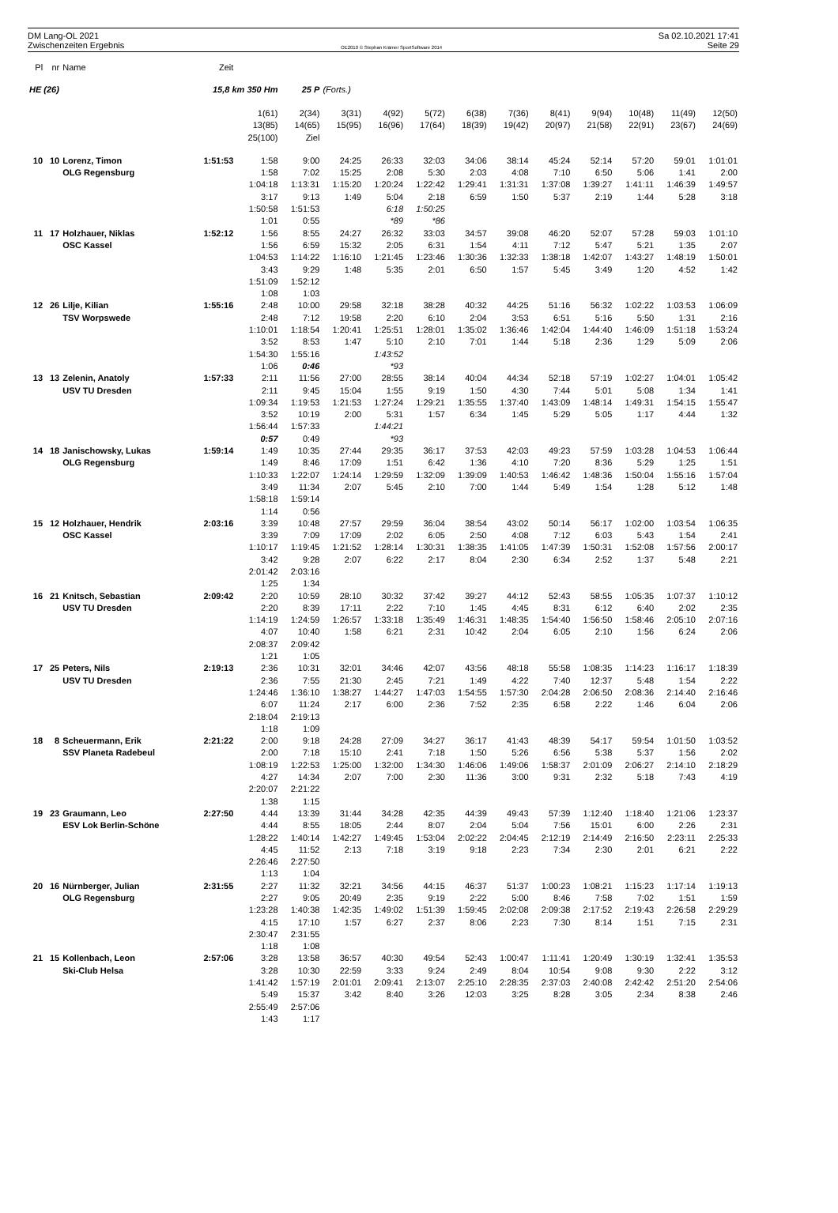DM Lang-OL 2021
Zwischenzeiten Ergebnis
OE2010 © Stephan Krämer SportSoftware 2014
Sa 02.10.2021 17:41
Seite 29
| Pl | nr | Name | Zeit | | | | | | | | | | | | |
| HE (26) | | | 15,8 km 350 Hm | | 25 P | (Forts.) | | | | | | | | | |
| | | | | 1(61) 13(85) 25(100) | 2(34) 14(65) Ziel | 3(31) 15(95) | 4(92) 16(96) | 5(72) 17(64) | 6(38) 18(39) | 7(36) 19(42) | 8(41) 20(97) | 9(94) 21(58) | 10(48) 22(91) | 11(49) 23(67) | 12(50) 24(69) |
| 10 | 10 | Lorenz, Timon OLG Regensburg | 1:51:53 | 1:58 1:58 1:04:18 3:17 1:50:58 1:01 | 9:00 7:02 1:13:31 9:13 1:51:53 0:55 | 24:25 15:25 1:15:20 1:49 | 26:33 2:08 1:20:24 5:04 6:18 *89 | 32:03 5:30 1:22:42 2:18 1:50:25 *86 | 34:06 2:03 1:29:41 6:59 | 38:14 4:08 1:31:31 1:50 | 45:24 7:10 1:37:08 5:37 | 52:14 6:50 1:39:27 2:19 | 57:20 5:06 1:41:11 1:44 | 59:01 1:41 1:46:39 5:28 | 1:01:01 2:00 1:49:57 3:18 |
| 11 | 17 | Holzhauer, Niklas OSC Kassel | 1:52:12 | 1:56 1:56 1:04:53 3:43 1:51:09 1:08 | 8:55 6:59 1:14:22 9:29 1:52:12 1:03 | 24:27 15:32 1:16:10 1:48 | 26:32 2:05 1:21:45 5:35 | 33:03 6:31 1:23:46 2:01 | 34:57 1:54 1:30:36 6:50 | 39:08 4:11 1:32:33 1:57 | 46:20 7:12 1:38:18 5:45 | 52:07 5:47 1:42:07 3:49 | 57:28 5:21 1:43:27 1:20 | 59:03 1:35 1:48:19 4:52 | 1:01:10 2:07 1:50:01 1:42 |
| 12 | 26 | Lilje, Kilian TSV Worpswede | 1:55:16 | 2:48 2:48 1:10:01 3:52 1:54:30 1:06 | 10:00 7:12 1:18:54 8:53 1:55:16 0:46 | 29:58 19:58 1:20:41 1:47 | 32:18 2:20 1:25:51 5:10 1:43:52 *93 | 38:28 6:10 1:28:01 2:10 | 40:32 2:04 1:35:02 7:01 | 44:25 3:53 1:36:46 1:44 | 51:16 6:51 1:42:04 5:18 | 56:32 5:16 1:44:40 2:36 | 1:02:22 5:50 1:46:09 1:29 | 1:03:53 1:31 1:51:18 5:09 | 1:06:09 2:16 1:53:24 2:06 |
| 13 | 13 | Zelenin, Anatoly USV TU Dresden | 1:57:33 | 2:11 2:11 1:09:34 3:52 1:56:44 0:57 | 11:56 9:45 1:19:53 10:19 1:57:33 0:49 | 27:00 15:04 1:21:53 2:00 | 28:55 1:55 1:27:24 5:31 1:44:21 *93 | 38:14 9:19 1:29:21 1:57 | 40:04 1:50 1:35:55 6:34 | 44:34 4:30 1:37:40 1:45 | 52:18 7:44 1:43:09 5:29 | 57:19 5:01 1:48:14 5:05 | 1:02:27 5:08 1:49:31 1:17 | 1:04:01 1:34 1:54:15 4:44 | 1:05:42 1:41 1:55:47 1:32 |
| 14 | 18 | Janischowsky, Lukas OLG Regensburg | 1:59:14 | 1:49 1:49 1:10:33 3:49 1:58:18 1:14 | 10:35 8:46 1:22:07 11:34 1:59:14 0:56 | 27:44 17:09 1:24:14 2:07 | 29:35 1:51 1:29:59 5:45 | 36:17 6:42 1:32:09 2:10 | 37:53 1:36 1:39:09 7:00 | 42:03 4:10 1:40:53 1:44 | 49:23 7:20 1:46:42 5:49 | 57:59 8:36 1:48:36 1:54 | 1:03:28 5:29 1:50:04 1:28 | 1:04:53 1:25 1:55:16 5:12 | 1:06:44 1:51 1:57:04 1:48 |
| 15 | 12 | Holzhauer, Hendrik OSC Kassel | 2:03:16 | 3:39 3:39 1:10:17 3:42 2:01:42 1:25 | 10:48 7:09 1:19:45 9:28 2:03:16 1:34 | 27:57 17:09 1:21:52 2:07 | 29:59 2:02 1:28:14 6:22 | 36:04 6:05 1:30:31 2:17 | 38:54 2:50 1:38:35 8:04 | 43:02 4:08 1:41:05 2:30 | 50:14 7:12 1:47:39 6:34 | 56:17 6:03 1:50:31 2:52 | 1:02:00 5:43 1:52:08 1:37 | 1:03:54 1:54 1:57:56 5:48 | 1:06:35 2:41 2:00:17 2:21 |
| 16 | 21 | Knitsch, Sebastian USV TU Dresden | 2:09:42 | 2:20 2:20 1:14:19 4:07 2:08:37 1:21 | 10:59 8:39 1:24:59 10:40 2:09:42 1:05 | 28:10 17:11 1:26:57 1:58 | 30:32 2:22 1:33:18 6:21 | 37:42 7:10 1:35:49 2:31 | 39:27 1:45 1:46:31 10:42 | 44:12 4:45 1:48:35 2:04 | 52:43 8:31 1:54:40 6:05 | 58:55 6:12 1:56:50 2:10 | 1:05:35 6:40 1:58:46 1:56 | 1:07:37 2:02 2:05:10 6:24 | 1:10:12 2:35 2:07:16 2:06 |
| 17 | 25 | Peters, Nils USV TU Dresden | 2:19:13 | 2:36 2:36 1:24:46 6:07 2:18:04 1:18 | 10:31 7:55 1:36:10 11:24 2:19:13 1:09 | 32:01 21:30 1:38:27 2:17 | 34:46 2:45 1:44:27 6:00 | 42:07 7:21 1:47:03 2:36 | 43:56 1:49 1:54:55 7:52 | 48:18 4:22 1:57:30 2:35 | 55:58 7:40 2:04:28 6:58 | 1:08:35 12:37 2:06:50 2:22 | 1:14:23 5:48 2:08:36 1:46 | 1:16:17 1:54 2:14:40 6:04 | 1:18:39 2:22 2:16:46 2:06 |
| 18 | 8 | Scheuermann, Erik SSV Planeta Radebeul | 2:21:22 | 2:00 2:00 1:08:19 4:27 2:20:07 1:38 | 9:18 7:18 1:22:53 14:34 2:21:22 1:15 | 24:28 15:10 1:25:00 2:07 | 27:09 2:41 1:32:00 7:00 | 34:27 7:18 1:34:30 2:30 | 36:17 1:50 1:46:06 11:36 | 41:43 5:26 1:49:06 3:00 | 48:39 6:56 1:58:37 9:31 | 54:17 5:38 2:01:09 2:32 | 59:54 5:37 2:06:27 5:18 | 1:01:50 1:56 2:14:10 7:43 | 1:03:52 2:02 2:18:29 4:19 |
| 19 | 23 | Graumann, Leo ESV Lok Berlin-Schöne | 2:27:50 | 4:44 4:44 1:28:22 4:45 2:26:46 1:13 | 13:39 8:55 1:40:14 11:52 2:27:50 1:04 | 31:44 18:05 1:42:27 2:13 | 34:28 2:44 1:49:45 7:18 | 42:35 8:07 1:53:04 3:19 | 44:39 2:04 2:02:22 9:18 | 49:43 5:04 2:04:45 2:23 | 57:39 7:56 2:12:19 7:34 | 1:12:40 15:01 2:14:49 2:30 | 1:18:40 6:00 2:16:50 2:01 | 1:21:06 2:26 2:23:11 6:21 | 1:23:37 2:31 2:25:33 2:22 |
| 20 | 16 | Nürnberger, Julian OLG Regensburg | 2:31:55 | 2:27 2:27 1:23:28 4:15 2:30:47 1:18 | 11:32 9:05 1:40:38 17:10 2:31:55 1:08 | 32:21 20:49 1:42:35 1:57 | 34:56 2:35 1:49:02 6:27 | 44:15 9:19 1:51:39 2:37 | 46:37 2:22 1:59:45 8:06 | 51:37 5:00 2:02:08 2:23 | 1:00:23 8:46 2:09:38 7:30 | 1:08:21 7:58 2:17:52 8:14 | 1:15:23 7:02 2:19:43 1:51 | 1:17:14 1:51 2:26:58 7:15 | 1:19:13 1:59 2:29:29 2:31 |
| 21 | 15 | Kollenbach, Leon Ski-Club Helsa | 2:57:06 | 3:28 3:28 1:41:42 5:49 2:55:49 1:43 | 13:58 10:30 1:57:19 15:37 2:57:06 1:17 | 36:57 22:59 2:01:01 3:42 | 40:30 3:33 2:09:41 8:40 | 49:54 9:24 2:13:07 3:26 | 52:43 2:49 2:25:10 12:03 | 1:00:47 8:04 2:28:35 3:25 | 1:11:41 10:54 2:37:03 8:28 | 1:20:49 9:08 2:40:08 3:05 | 1:30:19 9:30 2:42:42 2:34 | 1:32:41 2:22 2:51:20 8:38 | 1:35:53 3:12 2:54:06 2:46 |